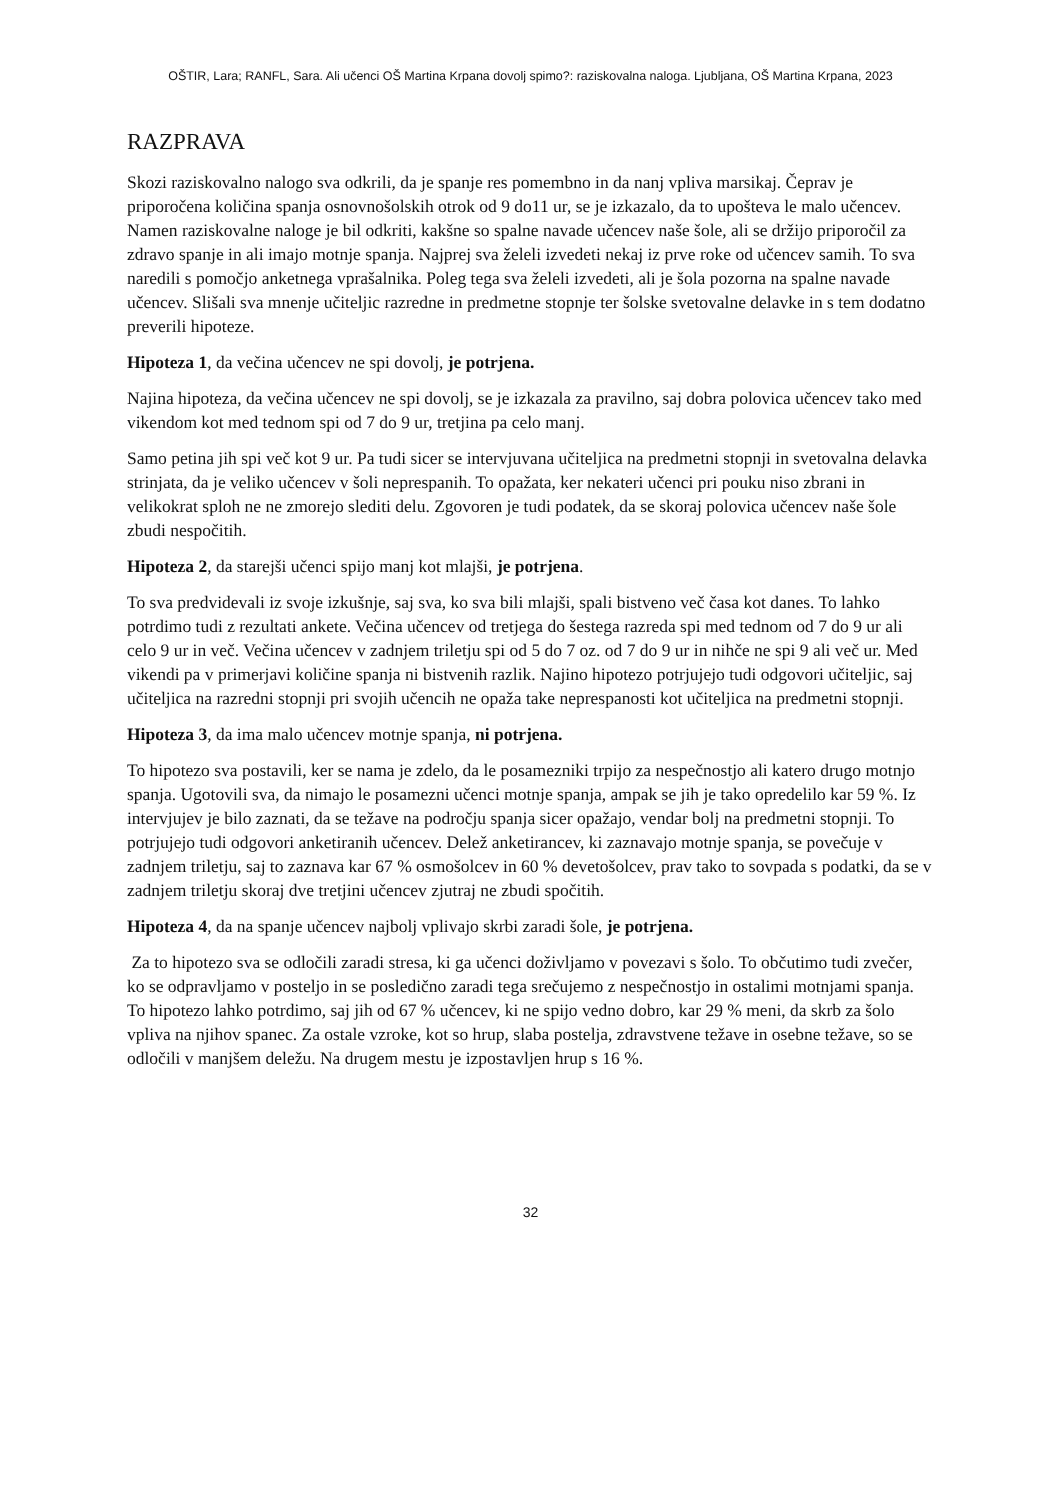OŠTIR, Lara; RANFL, Sara. Ali učenci OŠ Martina Krpana dovolj spimo?: raziskovalna naloga. Ljubljana, OŠ Martina Krpana, 2023
RAZPRAVA
Skozi raziskovalno nalogo sva odkrili, da je spanje res pomembno in da nanj vpliva marsikaj. Čeprav je priporočena količina spanja osnovnošolskih otrok od 9 do11 ur, se je izkazalo, da to upošteva le malo učencev. Namen raziskovalne naloge je bil odkriti, kakšne so spalne navade učencev naše šole, ali se držijo priporočil za zdravo spanje in ali imajo motnje spanja. Najprej sva želeli izvedeti nekaj iz prve roke od učencev samih. To sva naredili s pomočjo anketnega vprašalnika. Poleg tega sva želeli izvedeti, ali je šola pozorna na spalne navade učencev. Slišali sva mnenje učiteljic razredne in predmetne stopnje ter šolske svetovalne delavke in s tem dodatno preverili hipoteze.
Hipoteza 1, da večina učencev ne spi dovolj, je potrjena.
Najina hipoteza, da večina učencev ne spi dovolj, se je izkazala za pravilno, saj dobra polovica učencev tako med vikendom kot med tednom spi od 7 do 9 ur, tretjina pa celo manj.
Samo petina jih spi več kot 9 ur. Pa tudi sicer se intervjuvana učiteljica na predmetni stopnji in svetovalna delavka strinjata, da je veliko učencev v šoli neprespanih. To opažata, ker nekateri učenci pri pouku niso zbrani in velikokrat sploh ne ne zmorejo slediti delu. Zgovoren je tudi podatek, da se skoraj polovica učencev naše šole zbudi nespočitih.
Hipoteza 2, da starejši učenci spijo manj kot mlajši, je potrjena.
To sva predvidevali iz svoje izkušnje, saj sva, ko sva bili mlajši, spali bistveno več časa kot danes. To lahko potrdimo tudi z rezultati ankete. Večina učencev od tretjega do šestega razreda spi med tednom od 7 do 9 ur ali celo 9 ur in več. Večina učencev v zadnjem triletju spi od 5 do 7 oz. od 7 do 9 ur in nihče ne spi 9 ali več ur. Med vikendi pa v primerjavi količine spanja ni bistvenih razlik. Najino hipotezo potrjujejo tudi odgovori učiteljic, saj učiteljica na razredni stopnji pri svojih učencih ne opaža take neprespanosti kot učiteljica na predmetni stopnji.
Hipoteza 3, da ima malo učencev motnje spanja, ni potrjena.
To hipotezo sva postavili, ker se nama je zdelo, da le posamezniki trpijo za nespečnostjo ali katero drugo motnjo spanja. Ugotovili sva, da nimajo le posamezni učenci motnje spanja, ampak se jih je tako opredelilo kar 59 %. Iz intervjujev je bilo zaznati, da se težave na področju spanja sicer opažajo, vendar bolj na predmetni stopnji. To potrjujejo tudi odgovori anketiranih učencev. Delež anketirancev, ki zaznavajo motnje spanja, se povečuje v zadnjem triletju, saj to zaznava kar 67 % osmošolcev in 60 % devetošolcev, prav tako to sovpada s podatki, da se v zadnjem triletju skoraj dve tretjini učencev zjutraj ne zbudi spočitih.
Hipoteza 4, da na spanje učencev najbolj vplivajo skrbi zaradi šole, je potrjena.
Za to hipotezo sva se odločili zaradi stresa, ki ga učenci doživljamo v povezavi s šolo. To občutimo tudi zvečer, ko se odpravljamo v posteljo in se posledično zaradi tega srečujemo z nespečnostjo in ostalimi motnjami spanja. To hipotezo lahko potrdimo, saj jih od 67 % učencev, ki ne spijo vedno dobro, kar 29 % meni, da skrb za šolo vpliva na njihov spanec. Za ostale vzroke, kot so hrup, slaba postelja, zdravstvene težave in osebne težave, so se odločili v manjšem deležu. Na drugem mestu je izpostavljen hrup s 16 %.
32